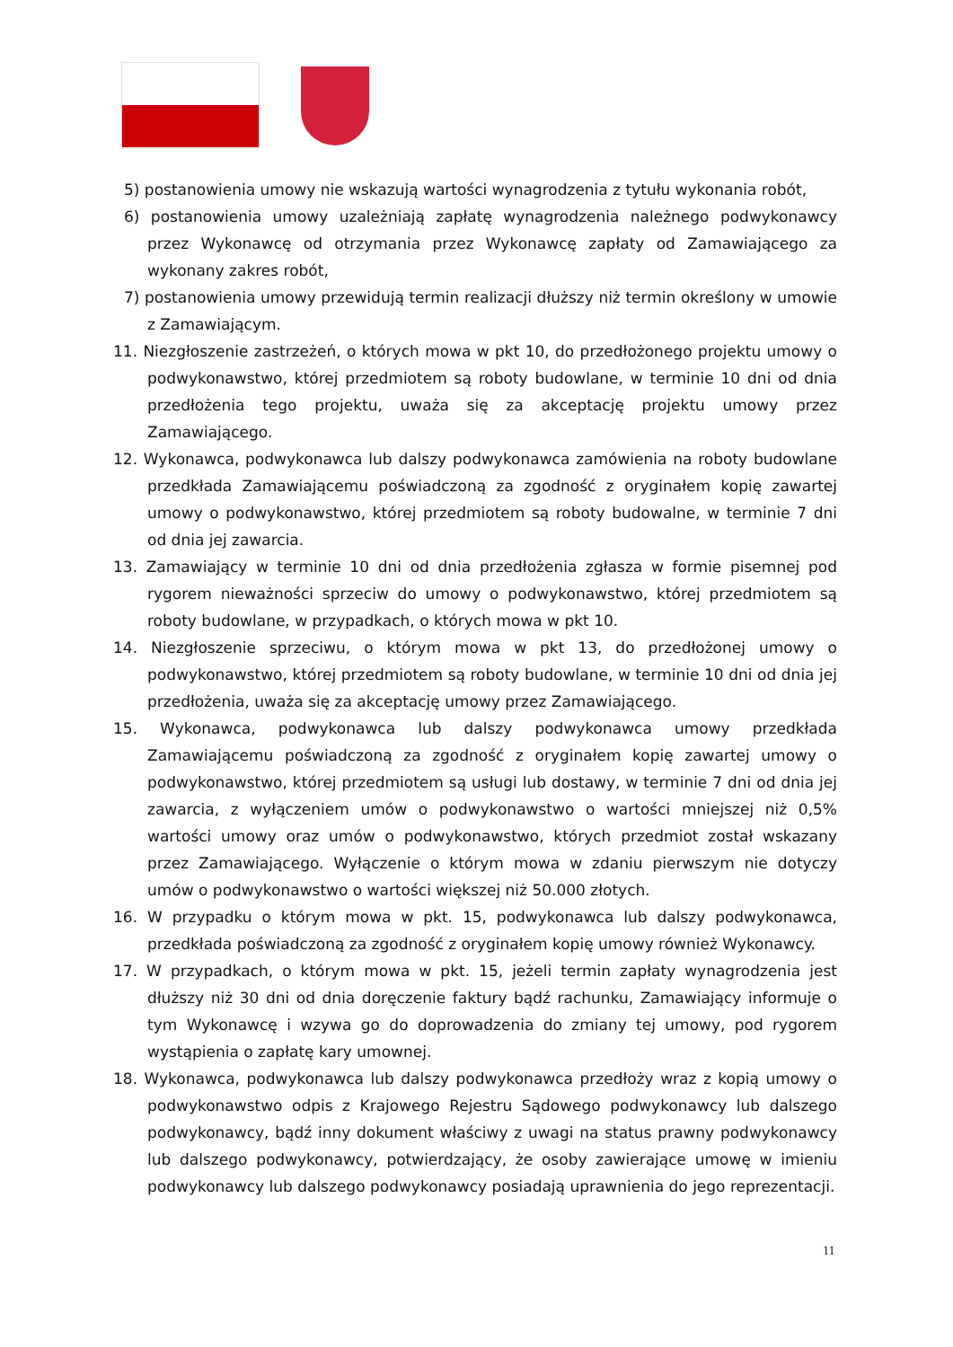5) postanowienia umowy nie wskazują wartości wynagrodzenia z tytułu wykonania robót,
6) postanowienia umowy uzależniają zapłatę wynagrodzenia należnego podwykonawcy przez Wykonawcę od otrzymania przez Wykonawcę zapłaty od Zamawiającego za wykonany zakres robót,
7) postanowienia umowy przewidują termin realizacji dłuższy niż termin określony w umowie z Zamawiającym.
11. Niezgłoszenie zastrzeżeń, o których mowa w pkt 10, do przedłożonego projektu umowy o podwykonawstwo, której przedmiotem są roboty budowlane, w terminie 10 dni od dnia przedłożenia tego projektu, uważa się za akceptację projektu umowy przez Zamawiającego.
12. Wykonawca, podwykonawca lub dalszy podwykonawca zamówienia na roboty budowlane przedkłada Zamawiającemu poświadczoną za zgodność z oryginałem kopię zawartej umowy o podwykonawstwo, której przedmiotem są roboty budowalne, w terminie 7 dni od dnia jej zawarcia.
13. Zamawiający w terminie 10 dni od dnia przedłożenia zgłasza w formie pisemnej pod rygorem nieważności sprzeciw do umowy o podwykonawstwo, której przedmiotem są roboty budowlane, w przypadkach, o których mowa w pkt 10.
14. Niezgłoszenie sprzeciwu, o którym mowa w pkt 13, do przedłożonej umowy o podwykonawstwo, której przedmiotem są roboty budowlane, w terminie 10 dni od dnia jej przedłożenia, uważa się za akceptację umowy przez Zamawiającego.
15. Wykonawca, podwykonawca lub dalszy podwykonawca umowy przedkłada Zamawiającemu poświadczoną za zgodność z oryginałem kopię zawartej umowy o podwykonawstwo, której przedmiotem są usługi lub dostawy, w terminie 7 dni od dnia jej zawarcia, z wyłączeniem umów o podwykonawstwo o wartości mniejszej niż 0,5% wartości umowy oraz umów o podwykonawstwo, których przedmiot został wskazany przez Zamawiającego. Wyłączenie o którym mowa w zdaniu pierwszym nie dotyczy umów o podwykonawstwo o wartości większej niż 50.000 złotych.
16. W przypadku o którym mowa w pkt. 15, podwykonawca lub dalszy podwykonawca, przedkłada poświadczoną za zgodność z oryginałem kopię umowy również Wykonawcy.
17. W przypadkach, o którym mowa w pkt. 15, jeżeli termin zapłaty wynagrodzenia jest dłuższy niż 30 dni od dnia doręczenie faktury bądź rachunku, Zamawiający informuje o tym Wykonawcę i wzywa go do doprowadzenia do zmiany tej umowy, pod rygorem wystąpienia o zapłatę kary umownej.
18. Wykonawca, podwykonawca lub dalszy podwykonawca przedłoży wraz z kopią umowy o podwykonawstwo odpis z Krajowego Rejestru Sądowego podwykonawcy lub dalszego podwykonawcy, bądź inny dokument właściwy z uwagi na status prawny podwykonawcy lub dalszego podwykonawcy, potwierdzający, że osoby zawierające umowę w imieniu podwykonawcy lub dalszego podwykonawcy posiadają uprawnienia do jego reprezentacji.
11